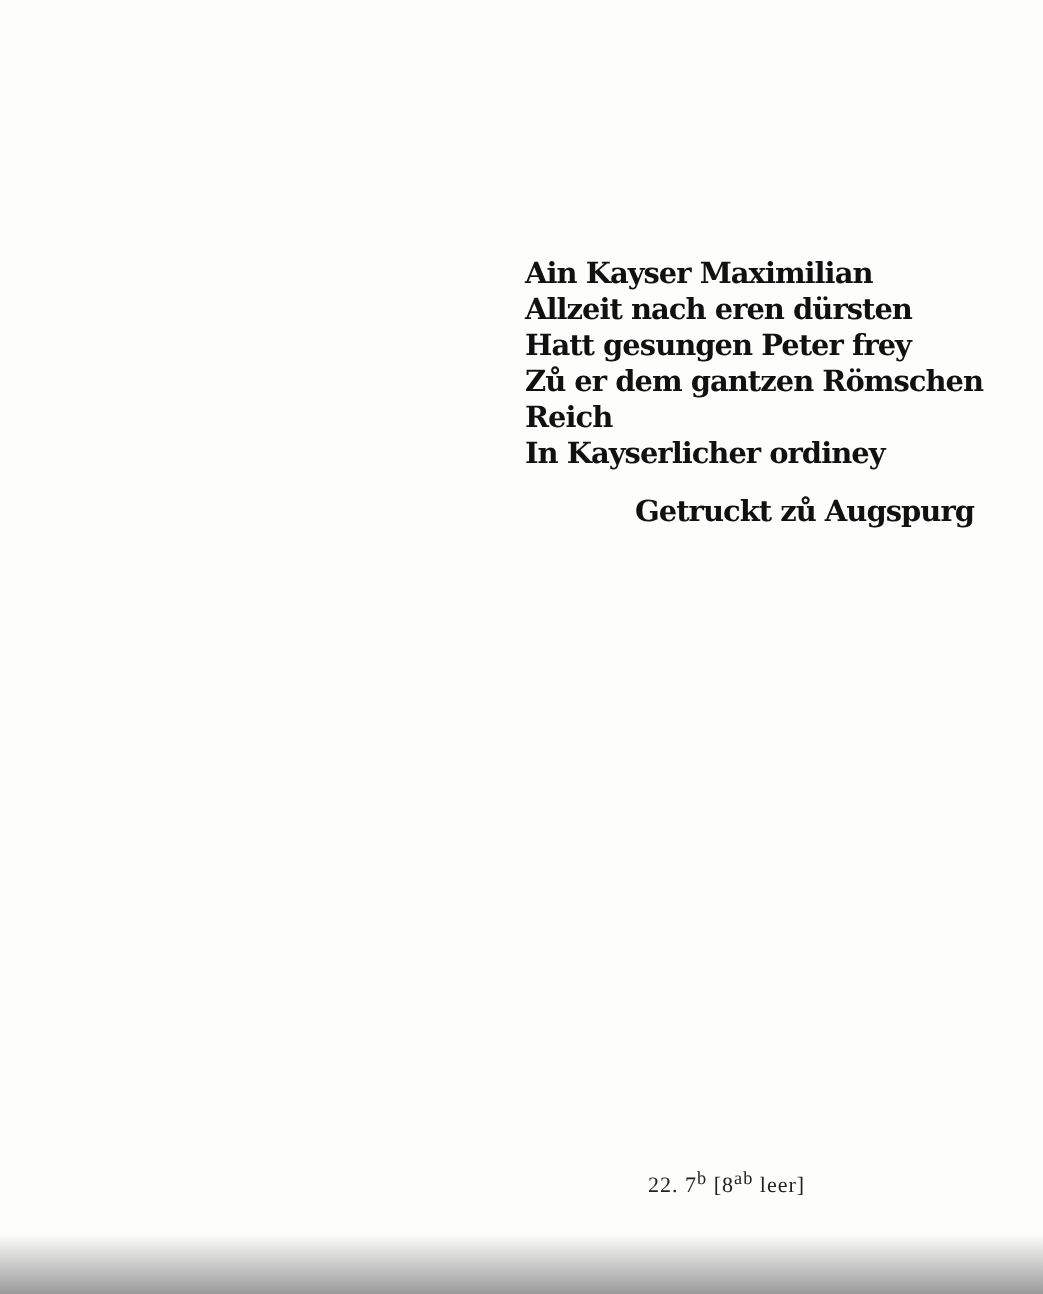Ain Kayser Maximilian
Allzeit nach eren dürsten
Hatt gesungen Peter frey
Zů er dem gantzen Römschen Reich
In Kayserlicher ordiney
Getruckt zů Augspurg
22. 7<sup>b</sup> [8<sup>ab</sup> leer]